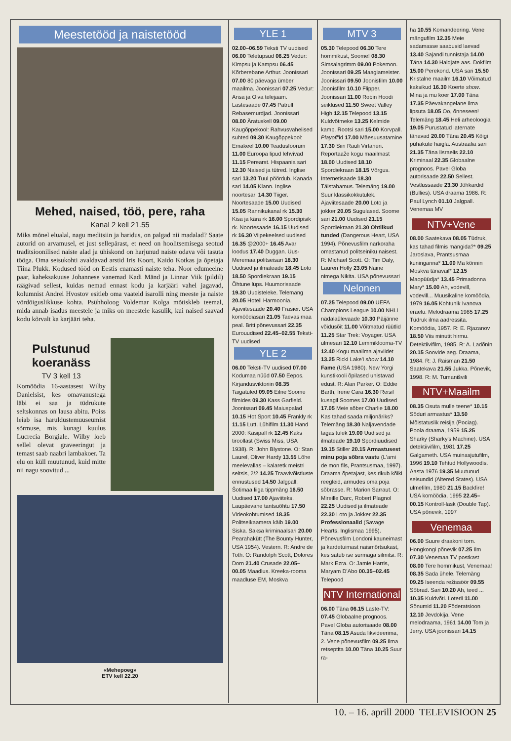Meestetööd ja naistetööd
Mehed, naised, töö, pere, raha
Kanal 2 kell 21.55
Miks mõnel elualal, nagu meditsiin ja haridus, on palgad nii madalad? Saate autorid on arvamusel, et just sellepärast, et need on hoolitsemisega seotud traditsioonilised naiste alad ja ühiskond on harjunud naiste odava või tasuta tööga. Oma seisukohti avaldavad arstid Iris Koort, Kaido Kotkas ja õpetaja Tiina Plukk. Kodused tööd on Eestis enamasti naiste teha. Noor edumeelne paar, kaheksakuuse Johannese vanemad Kadi Mänd ja Linnar Viik (pildil) räägivad sellest, kuidas nemad ennast kodu ja karjääri vahel jagavad, kolumnist Andrei Hvostov esitleb oma vaateid isarolli ning meeste ja naiste võrdõiguslikkuse kohta. Psühholoog Voldemar Kolga mõtiskleb teemal, mida annab isadus meestele ja miks on meestele kasulik, kui naised saavad kodu kõrvalt ka karjääri teha.
Pulstunud koeranäss
TV 3 kell 13
Komöödia 16-aastasest Wilby Danielsist, kes omavanustega läbi ei saa ja tüdrukute seltskonnas on lausa abitu. Poiss leiab isa haruldustemuuseumist sõrmuse, mis kunagi kuulus Lucrecia Borgiale. Wilby loeb sellel olevat graveeringut ja temast saab naabri lambakoer. Ta elu on küll muutunud, kuid mitte nii nagu soovitud ...
«Mehepoeg»
ETV kell 22.20
YLE 1
02.00–06.59 Teksti TV uudised 06.00 Teletupsud 06.25 Vedur: Kimpsu ja Kampsu 06.45 Kõrberebane Arthur. Joonissari 07.00 80 päevaga ümber maailma. Joonissari 07.25 Vedur: Ansa ja Oiva telejaam. Lastesaade 07.45 Patrull Rebasemurdjad. Joonissari 08.00 Äratuskell 09.00 Kaugõppekool: Rahvusvahelised suhted 09.30 Kaugõppekool: Emakeel 10.00 Teadusfoorum 11.00 Euroopa lipud lehvivad 11.15 Perearst. Hispaania sari 12.30 Naised ja tütred. Inglise sari 13.20 Tuul pöördub. Kanada sari 14.05 Klann. Inglise noortesari 14.30 Tiiger. Noortesaade 15.00 Uudised 15.05 Rannikukanal rk 15.30 Kisa ja kära rk 16.00 Spordipisik rk. Noortesaade 16.15 Uudised rk 16.30 Viipekeelsed uudised 16.35 @2000+ 16.45 Avar loodus 17.40 Duggan. Uus-Meremaa politseisari 18.30 Uudised ja ilmateade 18.45 Loto 18.50 Spordiekraan 19.15 Õhtune lüps. Huumorisaade 19.30 Uudisteleke. Telemäng 20.05 Hotell Harmoonia. Ajaviitesaade 20.40 Frasier. USA komöödiasari 21.05 Taevas maa peal. Briti põnevussari 22.35 Eurouudised 22.45–02.55 Teksti-TV uudised
YLE 2
06.00 Teksti-TV uudised 07.00 Kodumaa nüüd 07.50 Eepos. Kirjandusviktoriin 08.35 Taigatuled 09.05 Eilne Soome filmides 09.30 Kass Garfield. Joonissari 09.45 Maiuspalad 10.15 Hot Sport 10.45 Frankly rk 11.15 Lutt. Lühifilm 11.30 Hand 2000: Käsipall rk 12.45 Kaks tiroollast (Swiss Miss, USA 1938). R: John Blystone. O: Stan Laurel, Oliver Hardy 13.55 Lõhe meelevallas – kalaretk meistri seltsis, 2/2 14.25 Traavivõistluste ennustused 14.50 Jalgpall. Šotimaa liiga tippmäng 16.50 Uudised 17.00 Ajaviiteks. Laupäevane tantsuõhtu 17.50 Videokohtumised 18.35 Politseikaamera käib 19.00 Siska. Saksa kriminaalsari 20.00 Pearahakütt (The Bounty Hunter, USA 1954). Vestern. R: Andre de Toth. O: Randolph Scott, Dolores Dorn 21.40 Crusade 22.05–00.05 Maadlus. Kreeka-rooma maadluse EM, Moskva
MTV 3
05.30 Telepood 06.30 Tere hommikust, Soome! 08.30 Simsalagrimm 09.00 Pokemon. Joonissari 09.25 Maagiameister. Joonissari 09.50 Joonisfilm 10.00 Joonisfilm 10.10 Flipper. Joonissari 11.00 Robin Hoodi seiklused 11.50 Sweet Valley High 12.15 Telepood 13.15 Kuldvõtmeke 13.25 Kelmide kamp. Rootsi sari 15.00 Korvpall. Playoff'id 17.00 Mäesuusatamine 17.30 Siin Rauli Virtanen. Reportaaže kogu maailmast 18.00 Uudised 18.10 Spordiekraan 18.15 Võrgus. Internetisaade 18.30 Täistabamus. Telemäng 19.00 Suur klassikokkutulek. Ajaviitesaade 20.00 Loto ja jokker 20.05 Sugulased. Soome sari 21.00 Uudised 21.15 Spordiekraan 21.30 Ohtlikud tunded (Dangerous Heart, USA 1994). Põnevusfilm narkoraha omastanud politseiniku naisest. R: Michael Scott. O: Tim Daly, Lauren Holly 23.05 Naine nimega Nikita. USA põnevussari
Nelonen
07.25 Telepood 09.00 UEFA Champions League 10.00 NHLi nädalaülevaade 10.30 Päijänne võidusõit 11.00 Võitmatud rüütlid 11.25 Star Trek: Voyager. USA ulmesari 12.10 Lemmiklooma-TV 12.40 Kogu maailma ajaviidet 13.25 Ricki Lake'i show 14.10 Fame (USA 1980). New Yorgi kunstikooli õpilased unistavad edust. R: Alan Parker. O: Eddie Barth, Irene Cara 16.30 Reisil kusagil Soomes 17.00 Uudised 17.05 Meie sõber Charlie 18.00 Kas tahad saada miljonäriks? Telemäng 18.30 Naljavendade tagasitulek 19.00 Uudised ja ilmateade 19.10 Spordiuudised 19.15 Stiller 20.15 Armastusest minu poja sõbra vastu (L'ami de mon fils, Prantsusmaa, 1997). Draama õpetajast, kes rikub kõiki reegleid, armudes oma poja sõbrasse. R: Marion Sarraut. O: Mireille Darc, Robert Plagnol 22.25 Uudised ja ilmateade 22.30 Loto ja Jokker 22.35 Professionaalid (Savage Hearts, Inglismaa 1995). Põnevusfilm Londoni kauneimast ja kardetuimast naismõrtsukast, kes satub ise surmaga silmitsi. R: Mark Ezra. O: Jamie Harris, Maryam D'Abo 00.35–02.45 Telepood
NTV International
06.00 Täna 06.15 Laste-TV: 07.45 Globaalne prognoos. Pavel Globa autorisaade 08.00 Täna 08.15 Asuda likvideerima, 2. Vene põnevusfilm 09.25 Ilma retseptita 10.00 Täna 10.25 Suur ra-
ha 10.55 Komandeering. Vene mängufilm 12.35 Meie sadamasse saabusid laevad 13.40 Sajandi tunnistaja 14.00 Täna 14.30 Haldjate aas. Dokfilm 15.00 Perekond. USA sari 15.50 Kristalne maailm 16.10 Võimatud kaksikud 16.30 Koerte show. Mina ja mu koer 17.00 Täna 17.35 Päevakangelane ilma lipsuta 18.05 Oo, õnneseen! Telemäng 18.45 Heli arheoloogia 19.05 Purustatud laternate tänavad 20.00 Täna 20.45 Kõigi pühakute haigla. Austraalia sari 21.35 Täna Iisraelis 22.10 Kriminaal 22.35 Globaalne prognoos. Pavel Globa autorisaade 22.50 Sellest. Vestlussaade 23.30 Jõhkardid (Bullies). USA draama 1986. R: Paul Lynch 01.10 Jalgpall. Venemaa MV
NTV+Vene
08.00 Saatekava 08.05 Tüdruk, kas tahad filmis mängida?* 09.25 Jaroslava, Prantsusmaa kuninganna* 11.00 Ma kõnnin Moskva tänavail* 12.15 Maopüüdja* 13.45 Primadonna Mary* 15.00 Ah, vodevill, vodevill... Muusikaline komöödia, 1979 16.05 Kohtunik Ivanova eraelu. Melodraama 1985 17.25 Tüdruk ilma aadressita. Komöödia, 1957. R: E. Rjazanov 18.50 Viis minutit hirmu. Detektiivifilm, 1985. R: A. Ladõnin 20.15 Soovide aeg. Draama, 1984. R: J. Raisman 21.50 Saatekava 21.55 Jukka. Põnevik, 1998. R: M. Tumanišvili
NTV+Maailm
08.35 Osuta mulle teene* 10.15 Sõduri armastus* 13.50 Mõistatuslik reisija (Pociag). Poola draama, 1959 15.25 Sharky (Sharky's Machine). USA detektiivifilm, 1981 17.25 Galgameth. USA muinasjutufilm, 1996 19.10 Tehtud Hollywoodis. Aasta 1976 19.35 Muutunud seisundid (Altered States). USA ulmefilm, 1980 21.15 Backfire! USA komöödia, 1995 22.45–00.15 Kontroll-lask (Double Tap). USA põnevik, 1997
Venemaa
06.00 Suure draakoni torn. Hongkongi põnevik 07.25 Ilm 07.30 Venemaa TV postkast 08.00 Tere hommikust, Venemaa! 08.35 Sada ühele. Telemäng 09.25 Iseenda režissöör 09.55 Sõbrad. Sari 10.20 Ah, teed ... 10.35 Kuldvõti. Loterii 11.00 Sõnumid 11.20 Föderatsioon 12.10 Jevdokija. Vene melodraama, 1961 14.00 Tom ja Jerry. USA joonissari 14.15
10. – 16. aprill 2000 TELEVISIOON 25